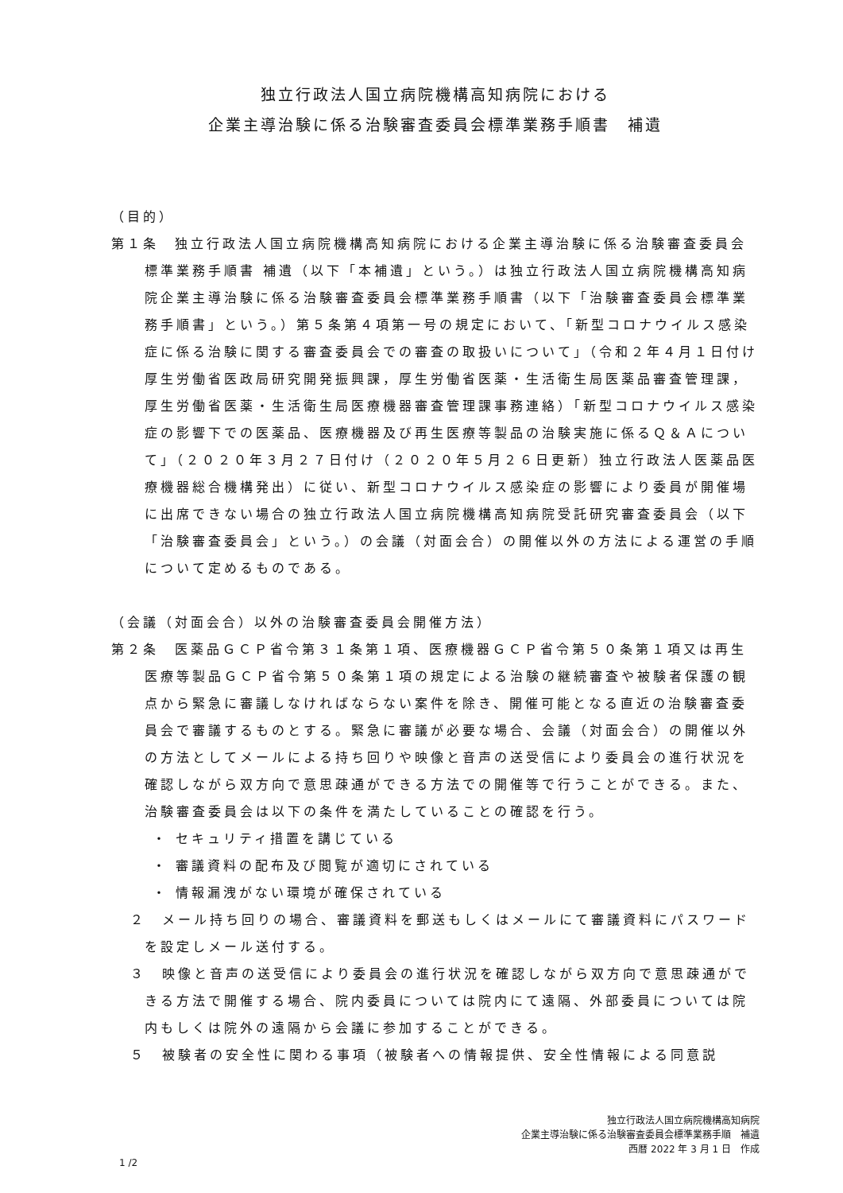独立行政法人国立病院機構高知病院における
企業主導治験に係る治験審査委員会標準業務手順書　補遺
（目的）
第１条　独立行政法人国立病院機構高知病院における企業主導治験に係る治験審査委員会標準業務手順書 補遺（以下「本補遺」という。）は独立行政法人国立病院機構高知病院企業主導治験に係る治験審査委員会標準業務手順書（以下「治験審査委員会標準業務手順書」という。）第５条第４項第一号の規定において、「新型コロナウイルス感染症に係る治験に関する審査委員会での審査の取扱いについて」（令和２年４月１日付け厚生労働省医政局研究開発振興課，厚生労働省医薬・生活衛生局医薬品審査管理課，厚生労働省医薬・生活衛生局医療機器審査管理課事務連絡）「新型コロナウイルス感染症の影響下での医薬品、医療機器及び再生医療等製品の治験実施に係るＱ＆Ａについて」（２０２０年３月２７日付け（２０２０年５月２６日更新）独立行政法人医薬品医療機器総合機構発出）に従い、新型コロナウイルス感染症の影響により委員が開催場に出席できない場合の独立行政法人国立病院機構高知病院受託研究審査委員会（以下「治験審査委員会」という。）の会議（対面会合）の開催以外の方法による運営の手順について定めるものである。
（会議（対面会合）以外の治験審査委員会開催方法）
第２条　医薬品ＧＣＰ省令第３１条第１項、医療機器ＧＣＰ省令第５０条第１項又は再生医療等製品ＧＣＰ省令第５０条第１項の規定による治験の継続審査や被験者保護の観点から緊急に審議しなければならない案件を除き、開催可能となる直近の治験審査委員会で審議するものとする。緊急に審議が必要な場合、会議（対面会合）の開催以外の方法としてメールによる持ち回りや映像と音声の送受信により委員会の進行状況を確認しながら双方向で意思疎通ができる方法での開催等で行うことができる。また、治験審査委員会は以下の条件を満たしていることの確認を行う。
・ セキュリティ措置を講じている
・ 審議資料の配布及び閲覧が適切にされている
・ 情報漏洩がない環境が確保されている
２　メール持ち回りの場合、審議資料を郵送もしくはメールにて審議資料にパスワードを設定しメール送付する。
３　映像と音声の送受信により委員会の進行状況を確認しながら双方向で意思疎通ができる方法で開催する場合、院内委員については院内にて遠隔、外部委員については院内もしくは院外の遠隔から会議に参加することができる。
５　被験者の安全性に関わる事項（被験者への情報提供、安全性情報による同意説
独立行政法人国立病院機構高知病院
企業主導治験に係る治験審査委員会標準業務手順　補遺
西暦 2022 年 3 月 1 日　作成　
1 /2